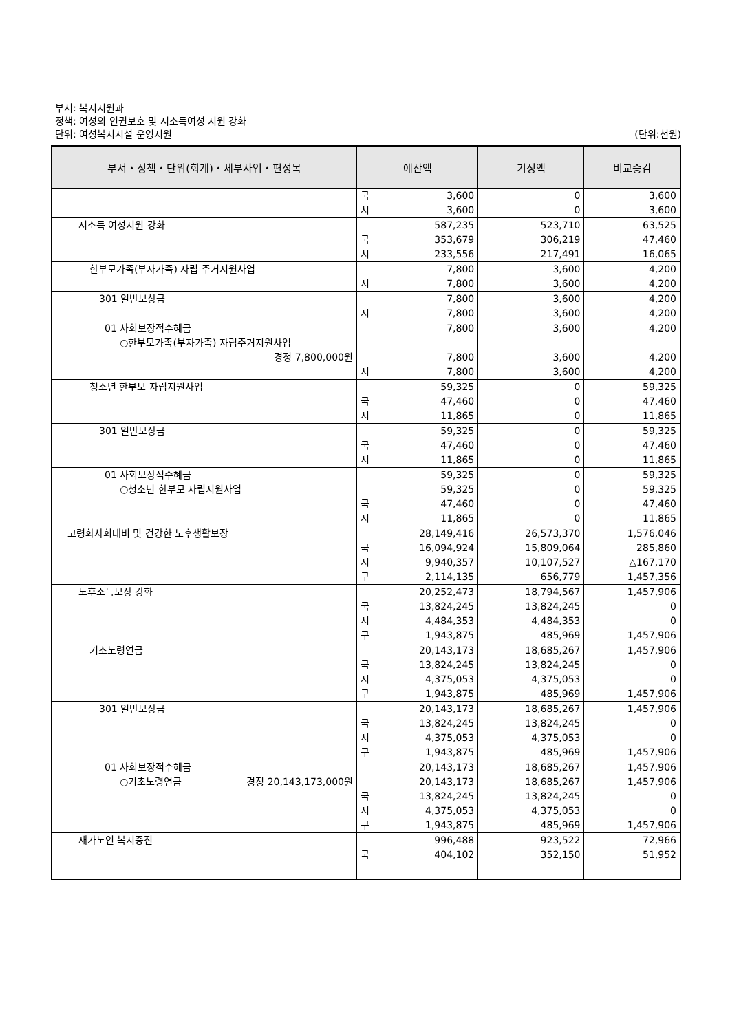부서: 복지지원과
정책: 여성의 인권보호 및 저소득여성 지원 강화
단위: 여성복지시설 운영지원 (단위:천원)
| 부서・정책・단위(회계)・세부사업・편성목 | 예산액 | 기정액 | 비교증감 |
| --- | --- | --- | --- |
| | 국 3,600 시 3,600 | 0 0 | 3,600 3,600 |
| 저소득 여성지원 강화 | 587,235 국 353,679 시 233,556 | 523,710 306,219 217,491 | 63,525 47,460 16,065 |
| 한부모가족(부자가족) 자립 주거지원사업 | 7,800 시 7,800 | 3,600 3,600 | 4,200 4,200 |
| 301 일반보상금 | 7,800 시 7,800 | 3,600 3,600 | 4,200 4,200 |
| 01 사회보장적수혜금 ○한부모가족(부자가족) 자립주거지원사업 경정 7,800,000원 | 7,800 7,800 시 7,800 | 3,600 3,600 3,600 | 4,200 4,200 4,200 |
| 청소년 한부모 자립지원사업 | 59,325 국 47,460 시 11,865 | 0 0 0 | 59,325 47,460 11,865 |
| 301 일반보상금 | 59,325 국 47,460 시 11,865 | 0 0 0 | 59,325 47,460 11,865 |
| 01 사회보장적수혜금 ○청소년 한부모 자립지원사업 | 59,325 59,325 국 47,460 시 11,865 | 0 0 0 0 | 59,325 59,325 47,460 11,865 |
| 고령화사회대비 및 건강한 노후생활보장 | 28,149,416 국 16,094,924 시 9,940,357 구 2,114,135 | 26,573,370 15,809,064 10,107,527 656,779 | 1,576,046 285,860 △167,170 1,457,356 |
| 노후소득보장 강화 | 20,252,473 국 13,824,245 시 4,484,353 구 1,943,875 | 18,794,567 13,824,245 4,484,353 485,969 | 1,457,906 0 0 1,457,906 |
| 기초노령연금 | 20,143,173 국 13,824,245 시 4,375,053 구 1,943,875 | 18,685,267 13,824,245 4,375,053 485,969 | 1,457,906 0 0 1,457,906 |
| 301 일반보상금 | 20,143,173 국 13,824,245 시 4,375,053 구 1,943,875 | 18,685,267 13,824,245 4,375,053 485,969 | 1,457,906 0 0 1,457,906 |
| 01 사회보장적수혜금 ○기초노령연금 경정 20,143,173,000원 | 20,143,173 20,143,173 국 13,824,245 시 4,375,053 구 1,943,875 | 18,685,267 18,685,267 13,824,245 4,375,053 485,969 | 1,457,906 1,457,906 0 0 1,457,906 |
| 재가노인 복지증진 | 996,488 국 404,102 | 923,522 352,150 | 72,966 51,952 |